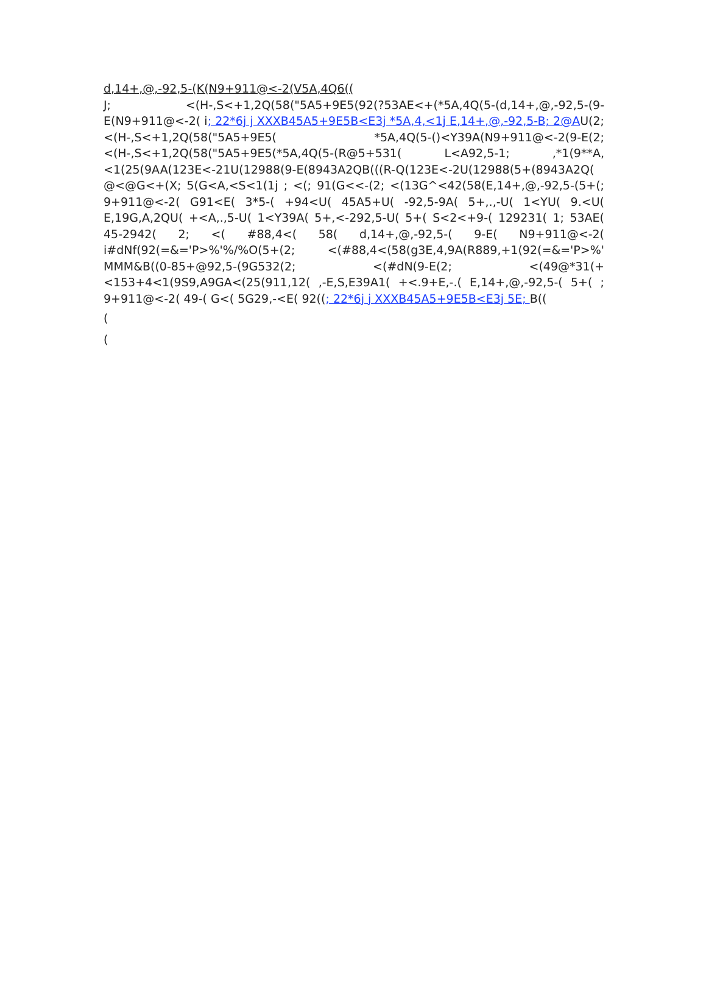d,14+,@,-92,5-(K(N9+911@<-2(V5A,4Q6((
J; <(H-,S<+1,2Q(58("5A5+9E5(92(?53AE<+(*5A,4Q(5-(d,14+,@,-92,5-(9-E(N9+911@<-2( i; 22*6j j XXXB45A5+9E5B<E3j *5A,4,<1j E,14+,@,-92,5-B; 2@AU(2; <(H-,S<+1,2Q(58("5A5+9E5( *5A,4Q(5-()<Y39A(N9+911@<-2(9-E(2; <(H-,S<+1,2Q(58("5A5+9E5(*5A,4Q(5-(R@5+531( L<A92,5-1; ,*1(9**A,<1(25(9AA(123E<-21U(12988(9-E(8943A2QB(((R-Q(123E<-2U(12988(5+(8943A2Q( @<@G<+(X; 5(G<A,<S<1(1j ; <(; 91(G<<-(2; <(13G^<42(58(E,14+,@,-92,5-(5+(; 9+911@<-2( G91<E( 3*5-( +94<U( 45A5+U( -92,5-9A( 5+,.,-U( 1<YU( 9.<U( E,19G,A,2QU( +<A,.,5-U( 1<Y39A( 5+,<-292,5-U( 5+( S<2<+9-( 129231( 1; 53AE( 45-2942( 2; <( #88,4<( 58( d,14+,@,-92,5-( 9-E( N9+911@<-2( i#dNf(92(=&='P>%'%/%O(5+(2; <(#88,4<(58(g3E,4,9A(R889,+1(92(=&='P>%' MMM&B((0-85+@92,5-(9G532(2; <(#dN(9-E(2; <(49@*31(+<153+4<1(9S9,A9GA<(25(911,12( ,-E,S,E39A1( +<.9+E,-.( E,14+,@,-92,5-( 5+( ; 9+911@<-2( 49-( G<( 5G29,-<E( 92((; 22*6j j XXXB45A5+9E5B<E3j 5E; B((
(
(